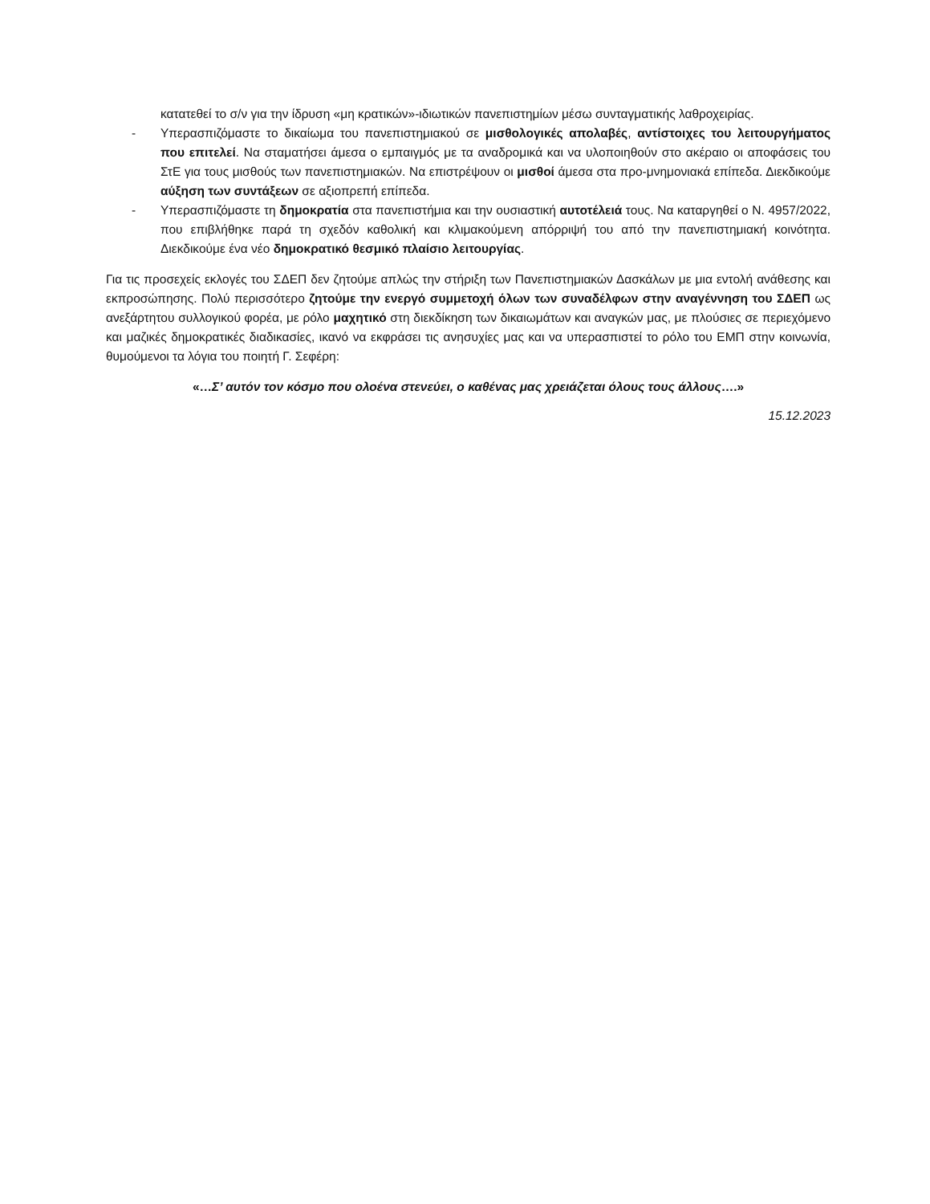κατατεθεί το σ/ν για την ίδρυση «μη κρατικών»-ιδιωτικών πανεπιστημίων μέσω συνταγματικής λαθροχειρίας.
- Υπερασπιζόμαστε το δικαίωμα του πανεπιστημιακού σε μισθολογικές απολαβές, αντίστοιχες του λειτουργήματος που επιτελεί. Να σταματήσει άμεσα ο εμπαιγμός με τα αναδρομικά και να υλοποιηθούν στο ακέραιο οι αποφάσεις του ΣτΕ για τους μισθούς των πανεπιστημιακών. Να επιστρέψουν οι μισθοί άμεσα στα προ-μνημονιακά επίπεδα. Διεκδικούμε αύξηση των συντάξεων σε αξιοπρεπή επίπεδα.
- Υπερασπιζόμαστε τη δημοκρατία στα πανεπιστήμια και την ουσιαστική αυτοτέλειά τους. Να καταργηθεί ο Ν. 4957/2022, που επιβλήθηκε παρά τη σχεδόν καθολική και κλιμακούμενη απόρριψή του από την πανεπιστημιακή κοινότητα. Διεκδικούμε ένα νέο δημοκρατικό θεσμικό πλαίσιο λειτουργίας.
Για τις προσεχείς εκλογές του ΣΔΕΠ δεν ζητούμε απλώς την στήριξη των Πανεπιστημιακών Δασκάλων με μια εντολή ανάθεσης και εκπροσώπησης. Πολύ περισσότερο ζητούμε την ενεργό συμμετοχή όλων των συναδέλφων στην αναγέννηση του ΣΔΕΠ ως ανεξάρτητου συλλογικού φορέα, με ρόλο μαχητικό στη διεκδίκηση των δικαιωμάτων και αναγκών μας, με πλούσιες σε περιεχόμενο και μαζικές δημοκρατικές διαδικασίες, ικανό να εκφράσει τις ανησυχίες μας και να υπερασπιστεί το ρόλο του ΕΜΠ στην κοινωνία, θυμούμενοι τα λόγια του ποιητή Γ. Σεφέρη:
«…Σ’ αυτόν τον κόσμο που ολοένα στενεύει, ο καθένας μας χρειάζεται όλους τους άλλους….»
15.12.2023